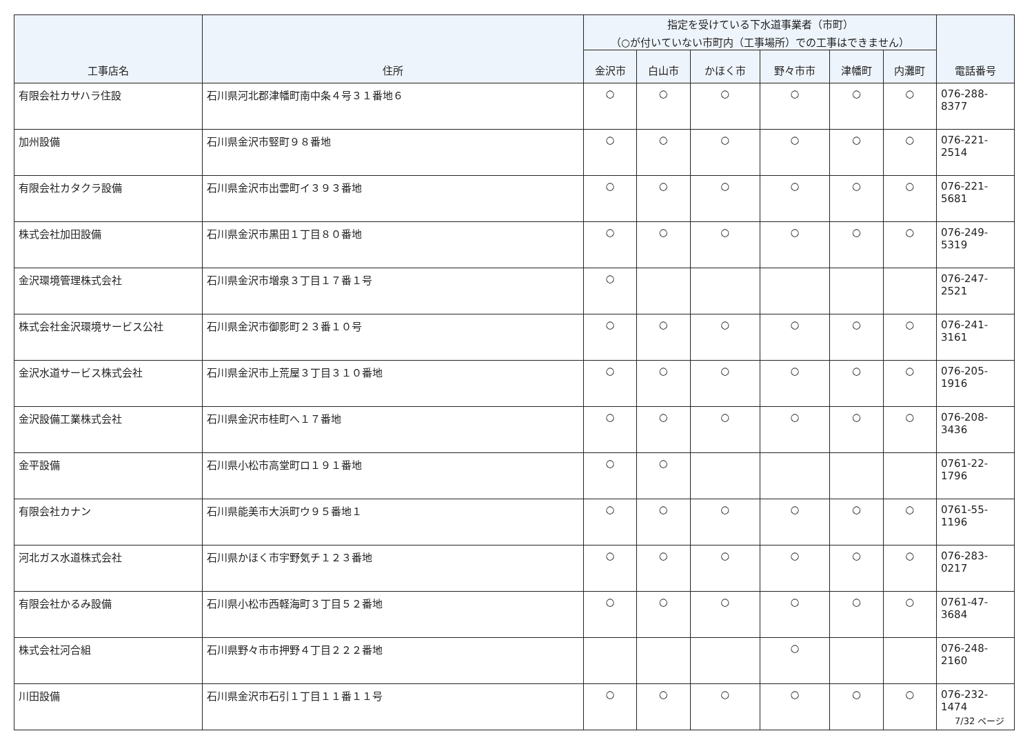| 工事店名 | 住所 | 指定を受けている下水道事業者（市町） （○が付いていない市町内（工事場所）での工事はできません） | | | | | | 電話番号 |
| --- | --- | --- | --- | --- | --- | --- | --- | --- |
| | | 金沢市 | 白山市 | かほく市 | 野々市市 | 津幡町 | 内灘町 | |
| 有限会社カサハラ住設 | 石川県河北郡津幡町南中条４号３１番地６ | ○ | ○ | ○ | ○ | ○ | ○ | 076-288-8377 |
| 加州設備 | 石川県金沢市竪町９８番地 | ○ | ○ | ○ | ○ | ○ | ○ | 076-221-2514 |
| 有限会社カタクラ設備 | 石川県金沢市出雲町イ３９３番地 | ○ | ○ | ○ | ○ | ○ | ○ | 076-221-5681 |
| 株式会社加田設備 | 石川県金沢市黒田１丁目８０番地 | ○ | ○ | ○ | ○ | ○ | ○ | 076-249-5319 |
| 金沢環境管理株式会社 | 石川県金沢市増泉３丁目１７番１号 | ○ | | | | | | 076-247-2521 |
| 株式会社金沢環境サービス公社 | 石川県金沢市御影町２３番１０号 | ○ | ○ | ○ | ○ | ○ | ○ | 076-241-3161 |
| 金沢水道サービス株式会社 | 石川県金沢市上荒屋３丁目３１０番地 | ○ | ○ | ○ | ○ | ○ | ○ | 076-205-1916 |
| 金沢設備工業株式会社 | 石川県金沢市桂町へ１７番地 | ○ | ○ | ○ | ○ | ○ | ○ | 076-208-3436 |
| 金平設備 | 石川県小松市高堂町ロ１９１番地 | ○ | ○ | | | | | 0761-22-1796 |
| 有限会社カナン | 石川県能美市大浜町ウ９５番地１ | ○ | ○ | ○ | ○ | ○ | ○ | 0761-55-1196 |
| 河北ガス水道株式会社 | 石川県かほく市宇野気チ１２３番地 | ○ | ○ | ○ | ○ | ○ | ○ | 076-283-0217 |
| 有限会社かるみ設備 | 石川県小松市西軽海町３丁目５２番地 | ○ | ○ | ○ | ○ | ○ | ○ | 0761-47-3684 |
| 株式会社河合組 | 石川県野々市市押野４丁目２２２番地 | | | | ○ | | | 076-248-2160 |
| 川田設備 | 石川県金沢市石引１丁目１１番１１号 | ○ | ○ | ○ | ○ | ○ | ○ | 076-232-1474 |
7/32 ページ